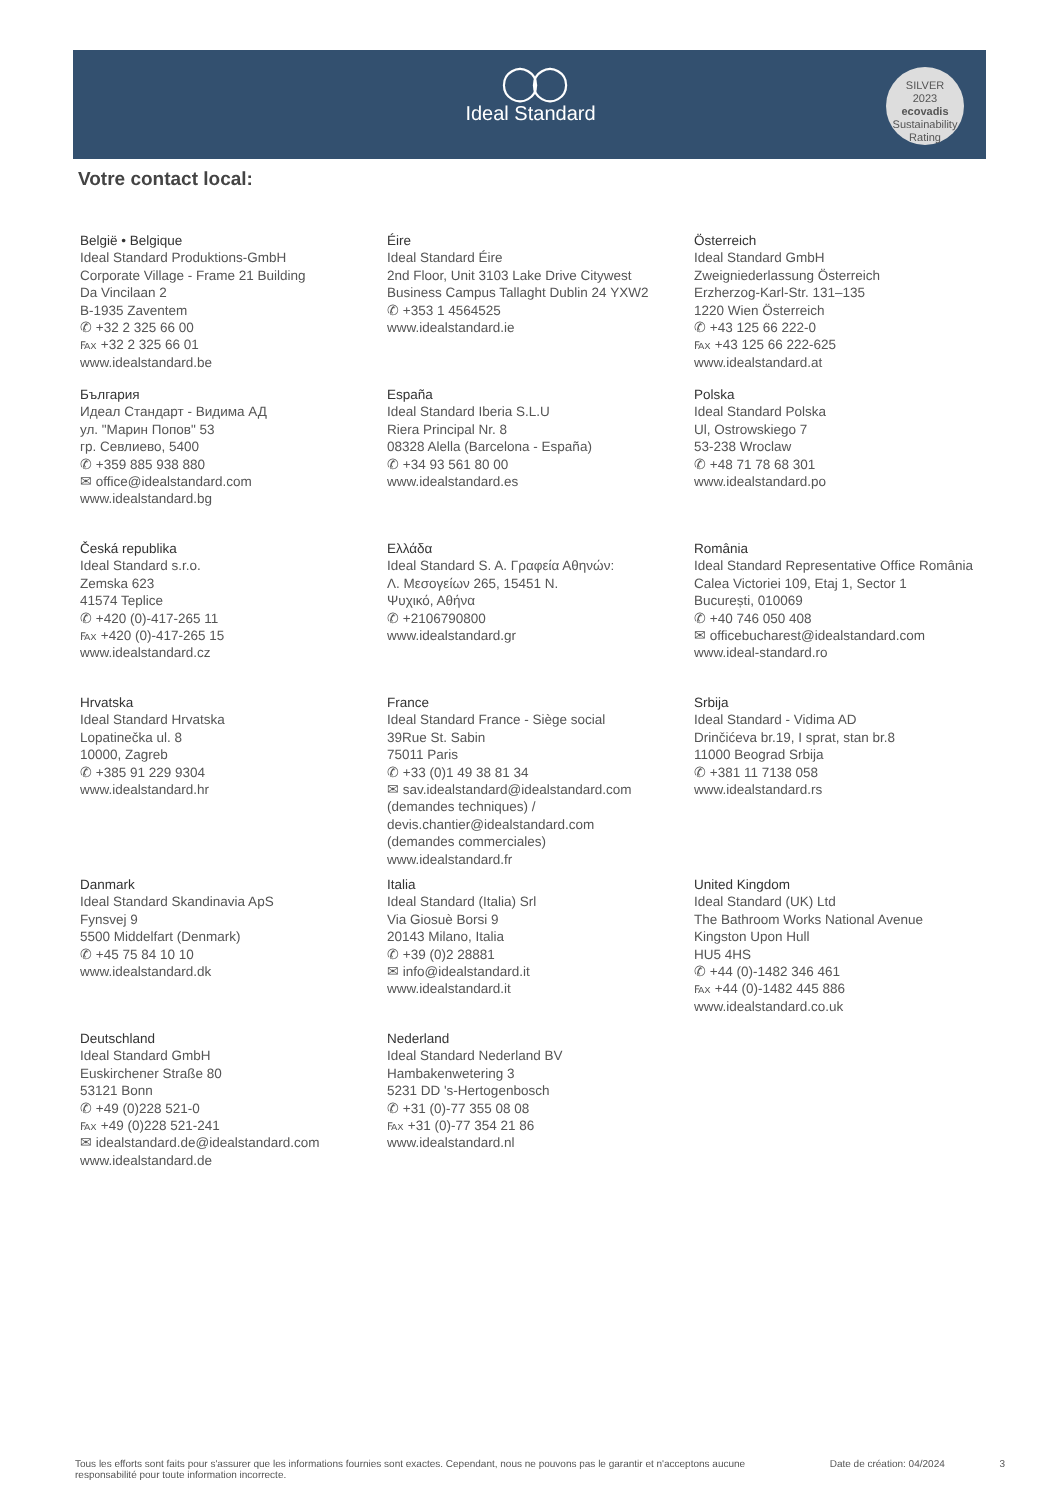◯◯
Ideal Standard
SILVER
2023
ecovadis
Sustainability Rating
Votre contact local:
België • Belgique
Ideal Standard Produktions-GmbH
Corporate Village - Frame 21 Building
Da Vincilaan 2
B-1935 Zaventem
✆ +32 2 325 66 00
℻ +32 2 325 66 01
www.idealstandard.be
Éire
Ideal Standard Éire
2nd Floor, Unit 3103 Lake Drive Citywest
Business Campus Tallaght Dublin 24 YXW2
✆ +353 1 4564525
www.idealstandard.ie
Österreich
Ideal Standard GmbH
Zweigniederlassung Österreich
Erzherzog-Karl-Str. 131–135
1220 Wien Österreich
✆ +43 125 66 222-0
℻ +43 125 66 222-625
www.idealstandard.at
България
Идеал Стандарт - Видима АД
ул. "Марин Попов" 53
гр. Севлиево, 5400
✆ +359 885 938 880
✉ office@idealstandard.com
www.idealstandard.bg
España
Ideal Standard Iberia S.L.U
Riera Principal Nr. 8
08328 Alella (Barcelona - España)
✆ +34 93 561 80 00
www.idealstandard.es
Polska
Ideal Standard Polska
Ul, Ostrowskiego 7
53-238 Wroclaw
✆ +48 71 78 68 301
www.idealstandard.po
Česká republika
Ideal Standard s.r.o.
Zemska 623
41574 Teplice
✆ +420 (0)-417-265 11
℻ +420 (0)-417-265 15
www.idealstandard.cz
Ελλάδα
Ideal Standard S. A. Γραφεία Αθηνών:
Λ. Μεσογείων 265, 15451 N.
Ψυχικό, Αθήνα
✆ +2106790800
www.idealstandard.gr
România
Ideal Standard Representative Office România
Calea Victoriei 109, Etaj 1, Sector 1
București, 010069
✆ +40 746 050 408
✉ officebucharest@idealstandard.com
www.ideal-standard.ro
Hrvatska
Ideal Standard Hrvatska
Lopatinečka ul. 8
10000, Zagreb
✆ +385 91 229 9304
www.idealstandard.hr
France
Ideal Standard France - Siège social
39Rue St. Sabin
75011 Paris
✆ +33 (0)1 49 38 81 34
✉ sav.idealstandard@idealstandard.com
(demandes techniques) /
devis.chantier@idealstandard.com
(demandes commerciales)
www.idealstandard.fr
Srbija
Ideal Standard - Vidima AD
Drinčićeva br.19, I sprat, stan br.8
11000 Beograd Srbija
✆ +381 11 7138 058
www.idealstandard.rs
Danmark
Ideal Standard Skandinavia ApS
Fynsvej 9
5500 Middelfart (Denmark)
✆ +45 75 84 10 10
www.idealstandard.dk
Italia
Ideal Standard (Italia) Srl
Via Giosuè Borsi 9
20143 Milano, Italia
✆ +39 (0)2 28881
✉ info@idealstandard.it
www.idealstandard.it
United Kingdom
Ideal Standard (UK) Ltd
The Bathroom Works National Avenue
Kingston Upon Hull
HU5 4HS
✆ +44 (0)-1482 346 461
℻ +44 (0)-1482 445 886
www.idealstandard.co.uk
Deutschland
Ideal Standard GmbH
Euskirchener Straße 80
53121 Bonn
✆ +49 (0)228 521-0
℻ +49 (0)228 521-241
✉ idealstandard.de@idealstandard.com
www.idealstandard.de
Nederland
Ideal Standard Nederland BV
Hambakenwetering 3
5231 DD 's-Hertogenbosch
✆ +31 (0)-77 355 08 08
℻ +31 (0)-77 354 21 86
www.idealstandard.nl
Tous les efforts sont faits pour s'assurer que les informations fournies sont exactes. Cependant, nous ne pouvons pas le garantir et n'acceptons aucune responsabilité pour toute information incorrecte.
Date de création: 04/2024 3